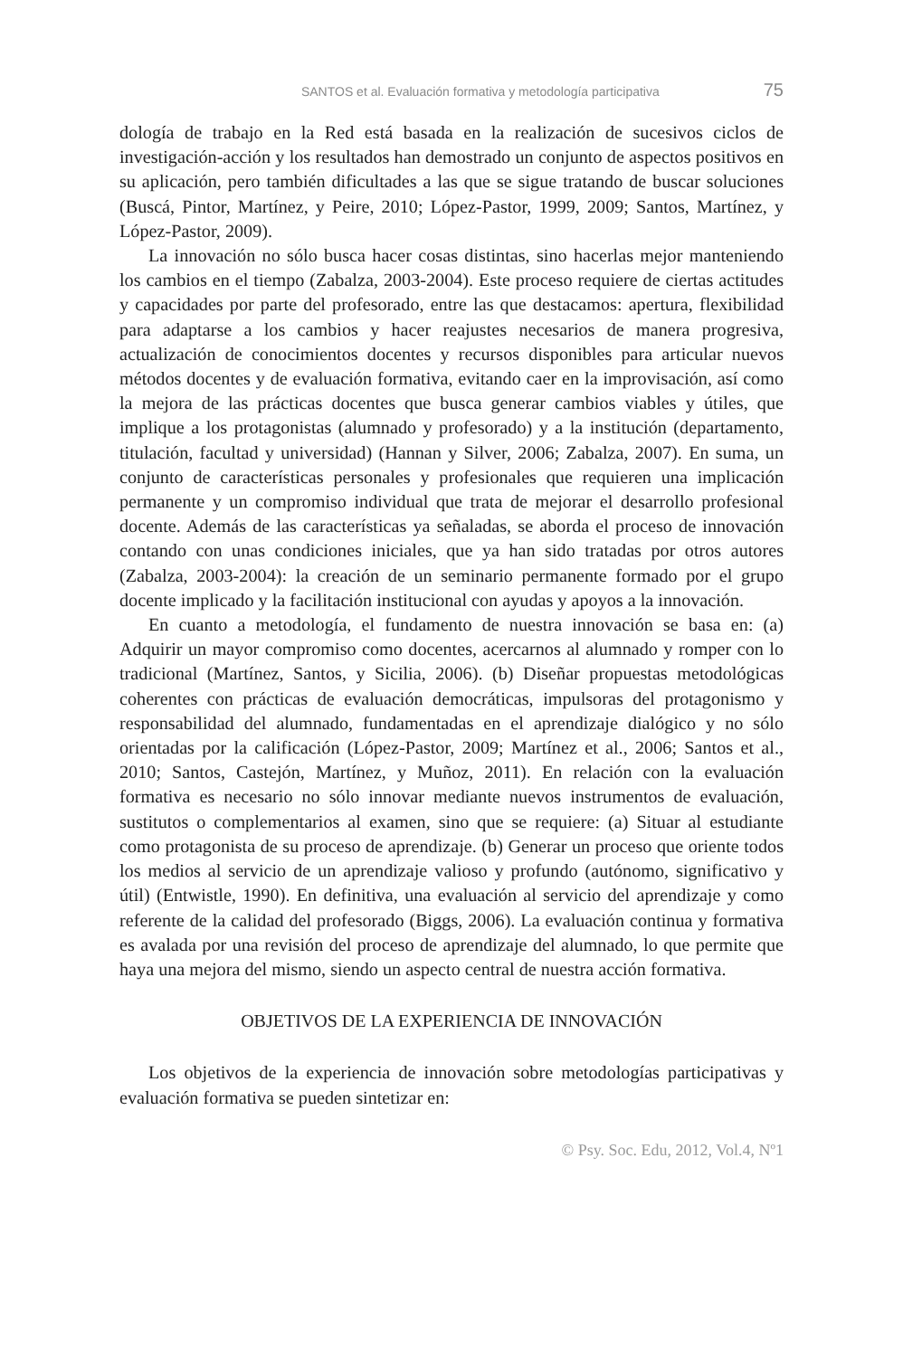SANTOS et al. Evaluación formativa y metodología participativa 75
dología de trabajo en la Red está basada en la realización de sucesivos ciclos de investigación-acción y los resultados han demostrado un conjunto de aspectos positivos en su aplicación, pero también dificultades a las que se sigue tratando de buscar soluciones (Buscá, Pintor, Martínez, y Peire, 2010; López-Pastor, 1999, 2009; Santos, Martínez, y López-Pastor, 2009).
La innovación no sólo busca hacer cosas distintas, sino hacerlas mejor manteniendo los cambios en el tiempo (Zabalza, 2003-2004). Este proceso requiere de ciertas actitudes y capacidades por parte del profesorado, entre las que destacamos: apertura, flexibilidad para adaptarse a los cambios y hacer reajustes necesarios de manera progresiva, actualización de conocimientos docentes y recursos disponibles para articular nuevos métodos docentes y de evaluación formativa, evitando caer en la improvisación, así como la mejora de las prácticas docentes que busca generar cambios viables y útiles, que implique a los protagonistas (alumnado y profesorado) y a la institución (departamento, titulación, facultad y universidad) (Hannan y Silver, 2006; Zabalza, 2007). En suma, un conjunto de características personales y profesionales que requieren una implicación permanente y un compromiso individual que trata de mejorar el desarrollo profesional docente. Además de las características ya señaladas, se aborda el proceso de innovación contando con unas condiciones iniciales, que ya han sido tratadas por otros autores (Zabalza, 2003-2004): la creación de un seminario permanente formado por el grupo docente implicado y la facilitación institucional con ayudas y apoyos a la innovación.
En cuanto a metodología, el fundamento de nuestra innovación se basa en: (a) Adquirir un mayor compromiso como docentes, acercarnos al alumnado y romper con lo tradicional (Martínez, Santos, y Sicilia, 2006). (b) Diseñar propuestas metodológicas coherentes con prácticas de evaluación democráticas, impulsoras del protagonismo y responsabilidad del alumnado, fundamentadas en el aprendizaje dialógico y no sólo orientadas por la calificación (López-Pastor, 2009; Martínez et al., 2006; Santos et al., 2010; Santos, Castejón, Martínez, y Muñoz, 2011). En relación con la evaluación formativa es necesario no sólo innovar mediante nuevos instrumentos de evaluación, sustitutos o complementarios al examen, sino que se requiere: (a) Situar al estudiante como protagonista de su proceso de aprendizaje. (b) Generar un proceso que oriente todos los medios al servicio de un aprendizaje valioso y profundo (autónomo, significativo y útil) (Entwistle, 1990). En definitiva, una evaluación al servicio del aprendizaje y como referente de la calidad del profesorado (Biggs, 2006). La evaluación continua y formativa es avalada por una revisión del proceso de aprendizaje del alumnado, lo que permite que haya una mejora del mismo, siendo un aspecto central de nuestra acción formativa.
OBJETIVOS DE LA EXPERIENCIA DE INNOVACIÓN
Los objetivos de la experiencia de innovación sobre metodologías participativas y evaluación formativa se pueden sintetizar en:
© Psy. Soc. Edu, 2012, Vol.4, Nº1